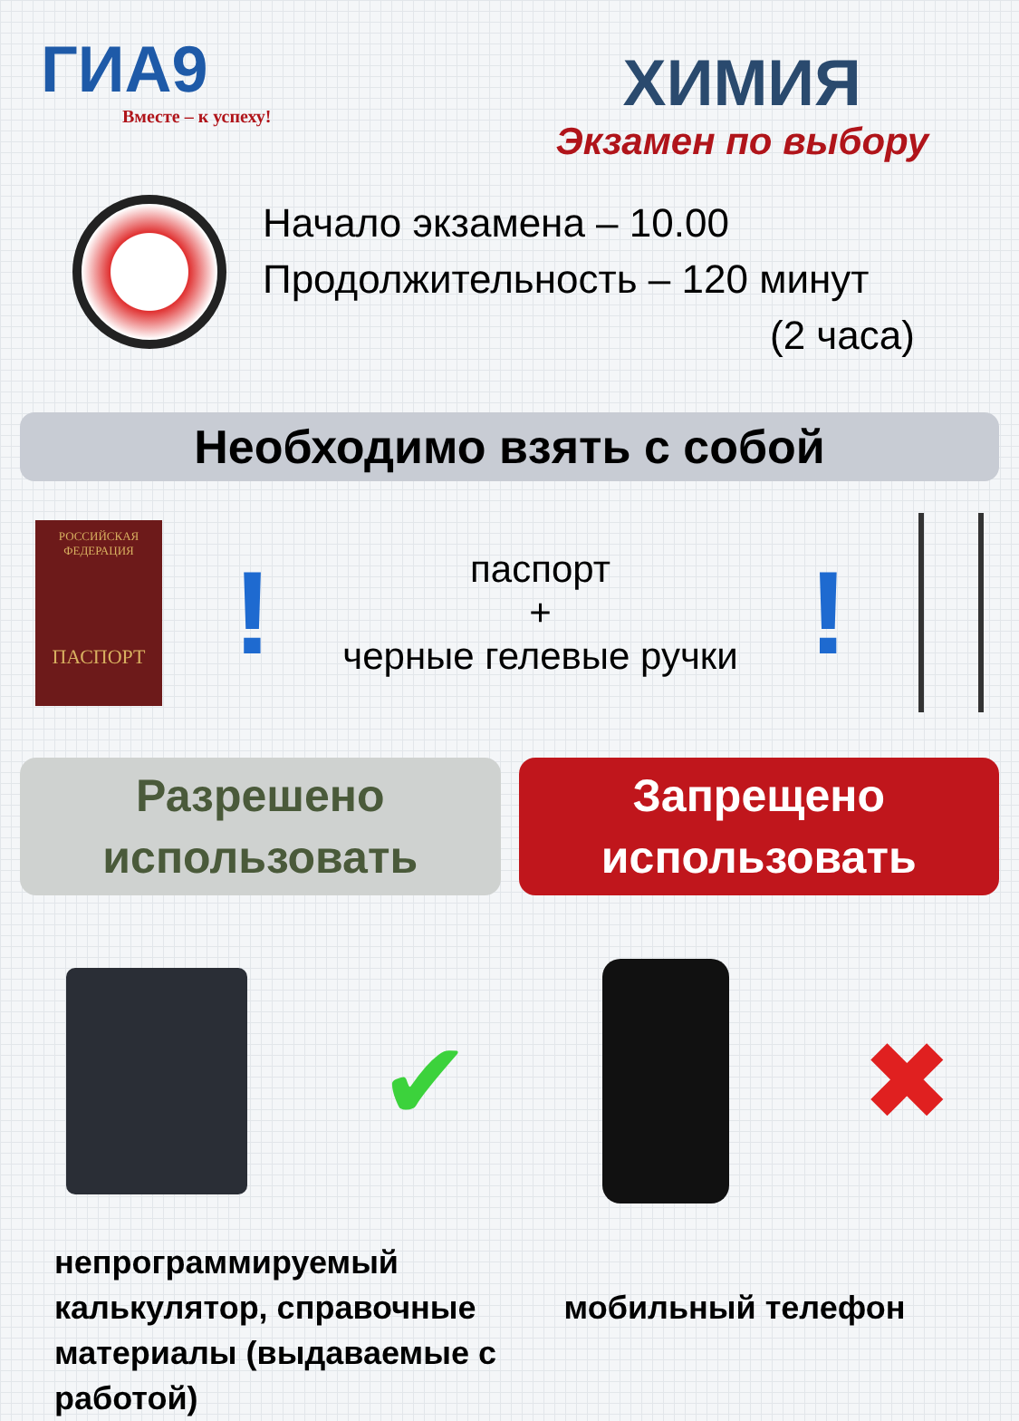ГИА9
Вместе – к успеху!
ХИМИЯ
Экзамен по выбору
Начало экзамена – 10.00
Продолжительность – 120 минут
(2 часа)
Необходимо взять с собой
РОССИЙСКАЯ
ФЕДЕРАЦИЯ
ПАСПОРТ
!
паспорт
+
черные гелевые ручки
!
Разрешено
использовать
Запрещено
использовать
✔ ✖
непрограммируемый калькулятор, справочные материалы (выдаваемые с работой)
мобильный телефон